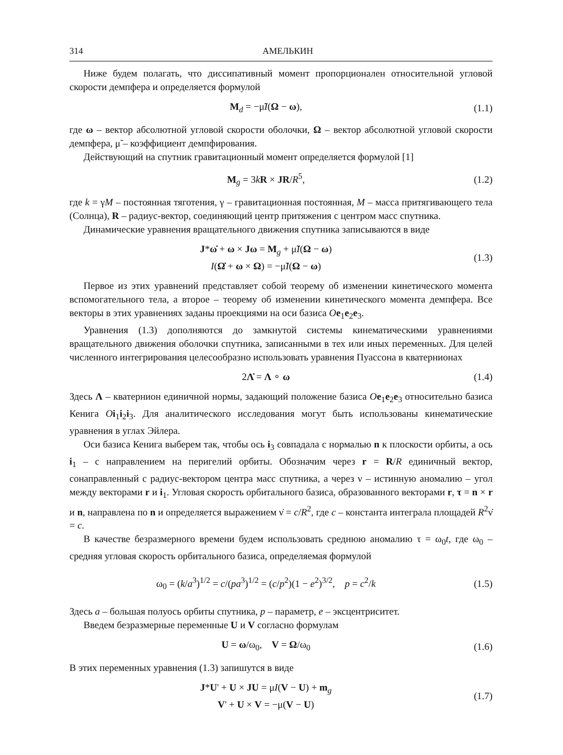314 АМЕЛЬКИН
Ниже будем полагать, что диссипативный момент пропорционален относительной угловой скорости демпфера и определяется формулой
M<sub>d</sub> = −μ̃I(Ω − ω), (1.1)
где ω – вектор абсолютной угловой скорости оболочки, Ω – вектор абсолютной угловой скорости демпфера, μ̃ – коэффициент демпфирования.
Действующий на спутник гравитационный момент определяется формулой [1]
M<sub>g</sub> = 3kR × JR/R<sup>5</sup>, (1.2)
где k = γM – постоянная тяготения, γ – гравитационная постоянная, M – масса притягивающего тела (Солнца), R – радиус-вектор, соединяющий центр притяжения с центром масс спутника.
Динамические уравнения вращательного движения спутника записываются в виде
J*ω̇ + ω × Jω = M<sub>g</sub> + μ̃I(Ω − ω)
I(Ω̇ + ω × Ω) = −μ̃I(Ω − ω)
(1.3)
Первое из этих уравнений представляет собой теорему об изменении кинетического момента вспомогательного тела, а второе – теорему об изменении кинетического момента демпфера. Все векторы в этих уравнениях заданы проекциями на оси базиса Oe<sub>1</sub>e<sub>2</sub>e<sub>3</sub>.
Уравнения (1.3) дополняются до замкнутой системы кинематическими уравнениями вращательного движения оболочки спутника, записанными в тех или иных переменных. Для целей численного интегрирования целесообразно использовать уравнения Пуассона в кватернионах
2Λ̇ = Λ ∘ ω (1.4)
Здесь Λ – кватернион единичной нормы, задающий положение базиса Oe<sub>1</sub>e<sub>2</sub>e<sub>3</sub> относительно базиса Кенига Oi<sub>1</sub>i<sub>2</sub>i<sub>3</sub>. Для аналитического исследования могут быть использованы кинематические уравнения в углах Эйлера.
Оси базиса Кенига выберем так, чтобы ось i<sub>3</sub> совпадала с нормалью n к плоскости орбиты, а ось i<sub>1</sub> – с направлением на перигелий орбиты. Обозначим через r = R/R единичный вектор, сонаправленный с радиус-вектором центра масс спутника, а через ν – истинную аномалию – угол между векторами r и i<sub>1</sub>. Угловая скорость орбитального базиса, образованного векторами r, τ = n × r и n, направлена по n и определяется выражением ν̇ = c/R<sup>2</sup>, где c – константа интеграла площадей R<sup>2</sup>ν̇ = c.
В качестве безразмерного времени будем использовать среднюю аномалию τ = ω<sub>0</sub>t, где ω<sub>0</sub> – средняя угловая скорость орбитального базиса, определяемая формулой
ω<sub>0</sub> = (k/a<sup>3</sup>)<sup>1/2</sup> = c/(pa<sup>3</sup>)<sup>1/2</sup> = (c/p<sup>2</sup>)(1 − e<sup>2</sup>)<sup>3/2</sup>, p = c<sup>2</sup>/k
(1.5)
Здесь a – большая полуось орбиты спутника, p – параметр, e – эксцентриситет.
Введем безразмерные переменные U и V согласно формулам
U = ω/ω<sub>0</sub>, V = Ω/ω<sub>0</sub> (1.6)
В этих переменных уравнения (1.3) запишутся в виде
J*U' + U × JU = μI(V − U) + m<sub>g</sub>
V' + U × V = −μ(V − U)
(1.7)